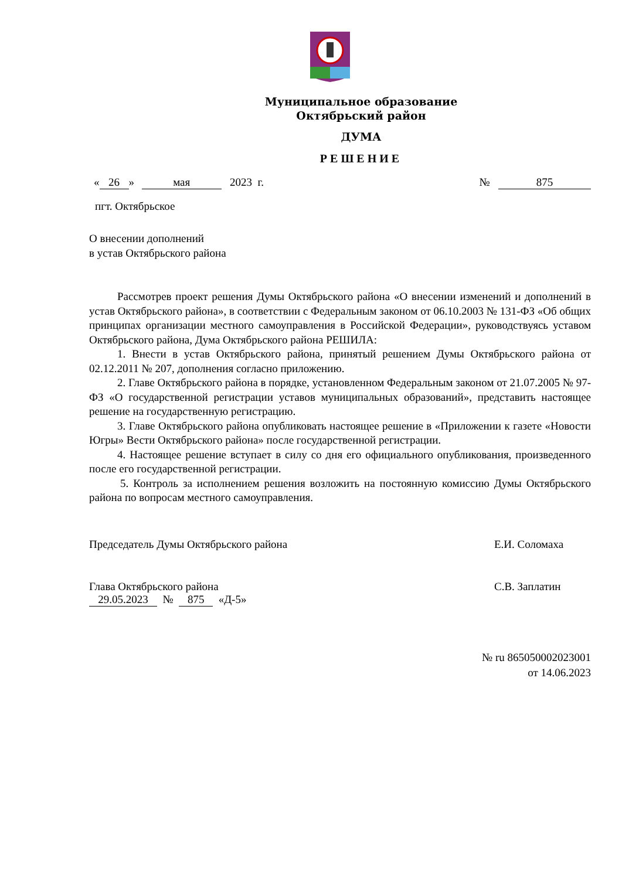Муниципальное образование
Октябрьский район
ДУМА
РЕШЕНИЕ
« 26 » мая 2023 г. № 875
пгт. Октябрьское
О внесении дополнений
в устав Октябрьского района
Рассмотрев проект решения Думы Октябрьского района «О внесении изменений и дополнений в устав Октябрьского района», в соответствии с Федеральным законом от 06.10.2003 № 131-ФЗ «Об общих принципах организации местного самоуправления в Российской Федерации», руководствуясь уставом Октябрьского района, Дума Октябрьского района РЕШИЛА:
1. Внести в устав Октябрьского района, принятый решением Думы Октябрьского района от 02.12.2011 № 207, дополнения согласно приложению.
2. Главе Октябрьского района в порядке, установленном Федеральным законом от 21.07.2005 № 97-ФЗ «О государственной регистрации уставов муниципальных образований», представить настоящее решение на государственную регистрацию.
3. Главе Октябрьского района опубликовать настоящее решение в «Приложении к газете «Новости Югры» Вести Октябрьского района» после государственной регистрации.
4. Настоящее решение вступает в силу со дня его официального опубликования, произведенного после его государственной регистрации.
5. Контроль за исполнением решения возложить на постоянную комиссию Думы Октябрьского района по вопросам местного самоуправления.
Председатель Думы Октябрьского района Е.И. Соломаха
Глава Октябрьского района С.В. Заплатин
29.05.2023 № 875 «Д-5»
№ ru 865050002023001
от 14.06.2023